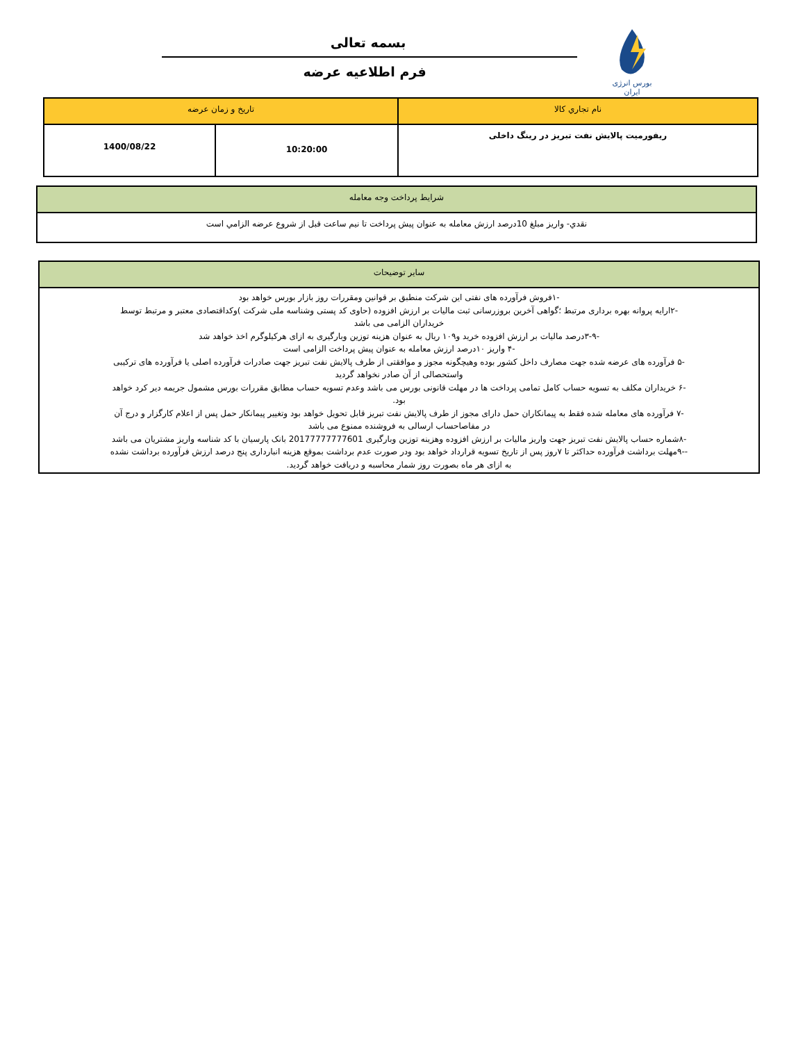بورس انرژی ایران
بسمه تعالی
فرم اطلاعیه عرضه
| نام تجاري كالا | تاريخ و زمان عرضه | |
| ريفورميت پالایش نفت تبریز در رینگ داخلی | 10:20:00 | 1400/08/22 |
| شرايط پرداخت وجه معامله |
| نقدي- واريز مبلغ 10درصد ارزش معامله به عنوان پيش پرداخت تا نيم ساعت قبل از شروع عرضه الزامي است |
| سایر توضیحات |
| -۱فروش فرآورده های نفتی این شرکت منطبق بر قوانین ومقررات روز بازار بورس خواهد بود -۲ارایه پروانه بهره برداری مرتبط ؛گواهی آخرین بروزرسانی ثبت مالیات بر ارزش افزوده (حاوی کد پستی وشناسه ملی شرکت )وکداقتصادی معتبر و مرتبط توسط خریداران الزامی می باشد -۳-۹درصد مالیات بر ارزش افزوده خرید و۱۰۹ ریال به عنوان هزینه توزین وبارگیری به ازای هرکیلوگرم اخذ خواهد شد -۴ واریز ۱۰درصد ارزش معامله به عنوان پیش پرداخت الزامی است -۵ فرآورده های عرضه شده جهت مصارف داخل کشور بوده وهیچگونه مجوز و موافقتی از طرف پالایش نفت تبریز جهت صادرات فرآورده اصلی یا فرآورده های ترکیبی واستحصالی از آن صادر نخواهد گردید -۶ خریداران مکلف به تسویه حساب کامل تمامی پرداخت ها در مهلت قانونی بورس می باشد وعدم تسویه حساب مطابق مقررات بورس مشمول جریمه دیر کرد خواهد بود. -۷ فرآورده های معامله شده فقط به پیمانکاران حمل دارای مجوز از طرف پالایش نفت تبریز قابل تحویل خواهد بود وتغییر پیمانکار حمل پس از اعلام کارگزار و درج آن در مفاصاحساب ارسالی به فروشنده ممنوع می باشد -۸شماره حساب پالایش نفت تبریز جهت واریز مالیات بر ارزش افزوده وهزینه توزین وبارگیری 20177777777601 بانک پارسیان با کد شناسه واریز مشتریان می باشد --۹مهلت برداشت فرآورده حداکثر تا ۷روز پس از تاریخ تسویه قرارداد خواهد بود ودر صورت عدم برداشت بموقع هزینه انبارداری پنج درصد ارزش فرآورده برداشت نشده به ازای هر ماه بصورت روز شمار محاسبه و دریافت خواهد گردید. |